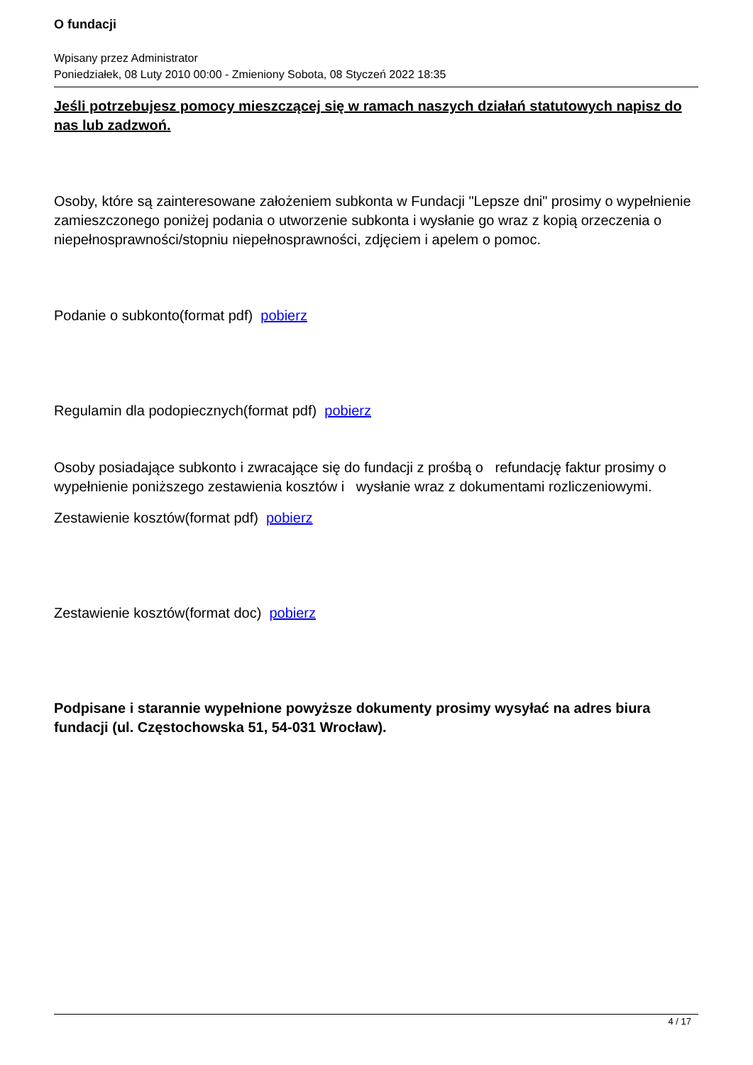O fundacji
Wpisany przez Administrator
Poniedziałek, 08 Luty 2010 00:00 - Zmieniony Sobota, 08 Styczeń 2022 18:35
Jeśli potrzebujesz pomocy mieszczącej się w ramach naszych działań statutowych napisz do nas lub zadzwoń.
Osoby, które są zainteresowane założeniem subkonta w Fundacji "Lepsze dni" prosimy o wypełnienie zamieszczonego poniżej podania o utworzenie subkonta i wysłanie go wraz z kopią orzeczenia o niepełnosprawności/stopniu niepełnosprawności, zdjęciem i apelem o pomoc.
Podanie o subkonto(format pdf) pobierz
Regulamin dla podopiecznych(format pdf) pobierz
Osoby posiadające subkonto i zwracające się do fundacji z prośbą o refundację faktur prosimy o wypełnienie poniższego zestawienia kosztów i wysłanie wraz z dokumentami rozliczeniowymi.
Zestawienie kosztów(format pdf) pobierz
Zestawienie kosztów(format doc) pobierz
Podpisane i starannie wypełnione powyższe dokumenty prosimy wysyłać na adres biura fundacji (ul. Częstochowska 51, 54-031 Wrocław).
4 / 17